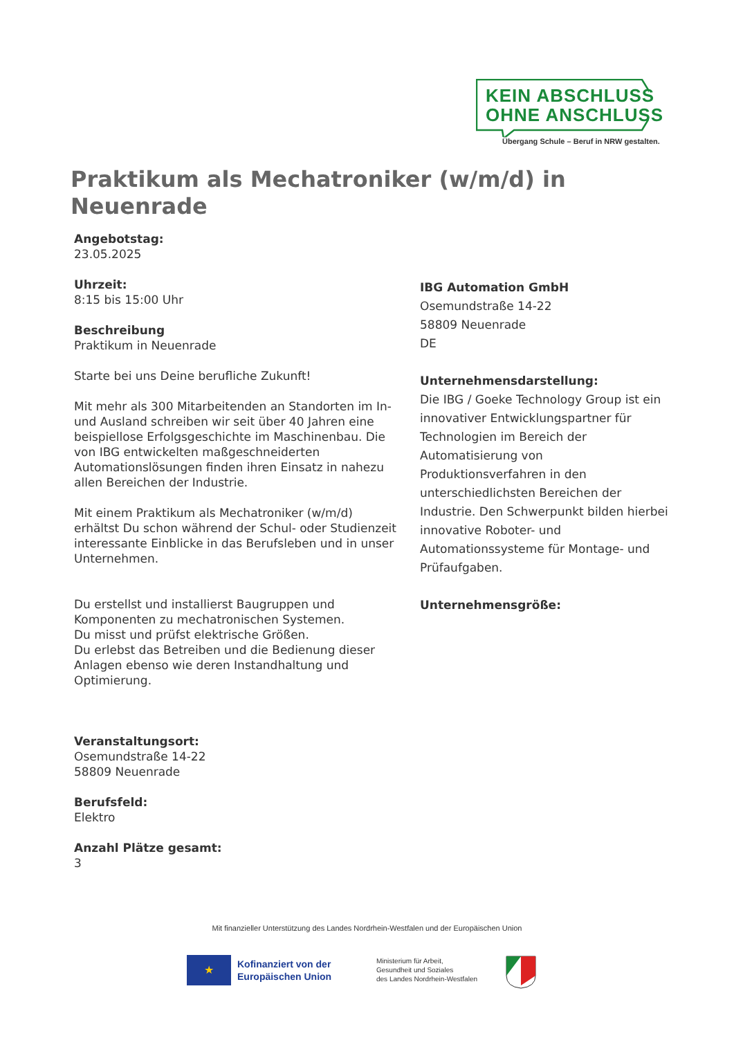KEIN ABSCHLUSS
OHNE ANSCHLUSS
Übergang Schule – Beruf in NRW gestalten.
Praktikum als Mechatroniker (w/m/d) in Neuenrade
Angebotstag:
23.05.2025
Uhrzeit:
8:15 bis 15:00 Uhr
Beschreibung
Praktikum in Neuenrade
Starte bei uns Deine berufliche Zukunft!
Mit mehr als 300 Mitarbeitenden an Standorten im In- und Ausland schreiben wir seit über 40 Jahren eine beispiellose Erfolgsgeschichte im Maschinenbau. Die von IBG entwickelten maßgeschneiderten Automationslösungen finden ihren Einsatz in nahezu allen Bereichen der Industrie.
Mit einem Praktikum als Mechatroniker (w/m/d) erhältst Du schon während der Schul- oder Studienzeit interessante Einblicke in das Berufsleben und in unser Unternehmen.
Du erstellst und installierst Baugruppen und Komponenten zu mechatronischen Systemen.
Du misst und prüfst elektrische Größen.
Du erlebst das Betreiben und die Bedienung dieser Anlagen ebenso wie deren Instandhaltung und Optimierung.
Veranstaltungsort:
Osemundstraße 14-22
58809 Neuenrade
Berufsfeld:
Elektro
Anzahl Plätze gesamt:
3
IBG Automation GmbH
Osemundstraße 14-22
58809 Neuenrade
DE
Unternehmensdarstellung:
Die IBG / Goeke Technology Group ist ein innovativer Entwicklungspartner für Technologien im Bereich der Automatisierung von Produktionsverfahren in den unterschiedlichsten Bereichen der Industrie. Den Schwerpunkt bilden hierbei innovative Roboter- und Automationssysteme für Montage- und Prüfaufgaben.
Unternehmensgröße:
Mit finanzieller Unterstützung des Landes Nordrhein-Westfalen und der Europäischen Union
★
Kofinanziert von der
Europäischen Union
Ministerium für Arbeit,
Gesundheit und Soziales
des Landes Nordrhein-Westfalen